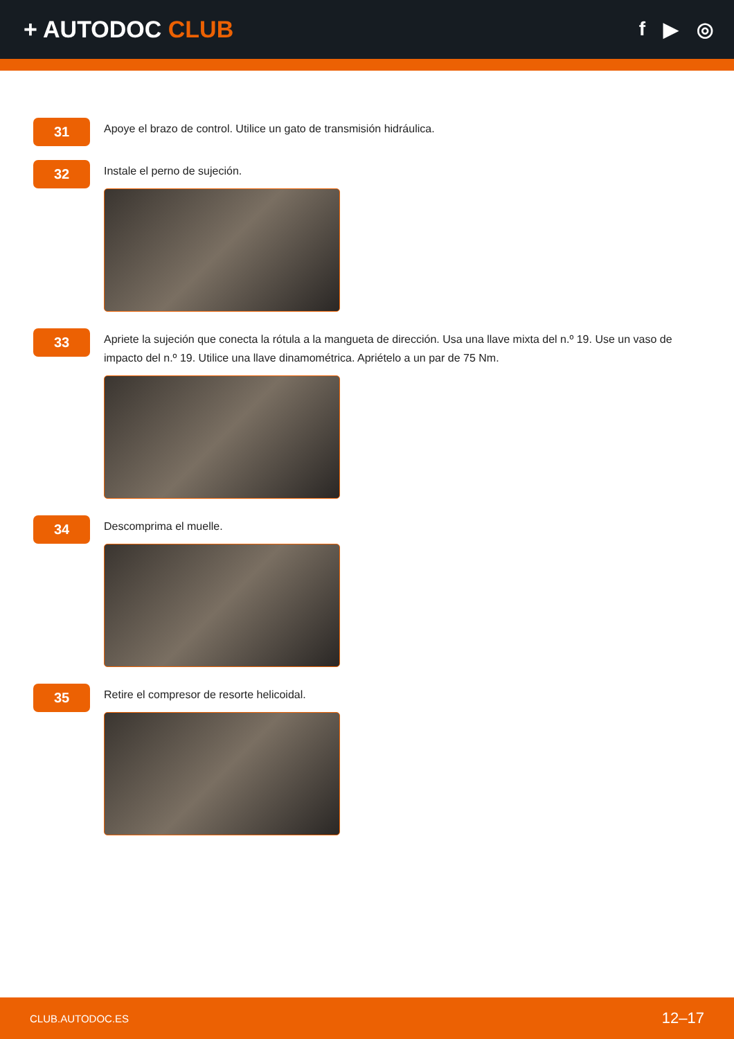+ AUTODOC CLUB
f ▶ ◎
31
Apoye el brazo de control. Utilice un gato de transmisión hidráulica.
32
Instale el perno de sujeción.
33
Apriete la sujeción que conecta la rótula a la mangueta de dirección. Usa una llave mixta del n.º 19. Use un vaso de impacto del n.º 19. Utilice una llave dinamométrica. Apriételo a un par de 75 Nm.
34
Descomprima el muelle.
35
Retire el compresor de resorte helicoidal.
CLUB.AUTODOC.ES 12–17